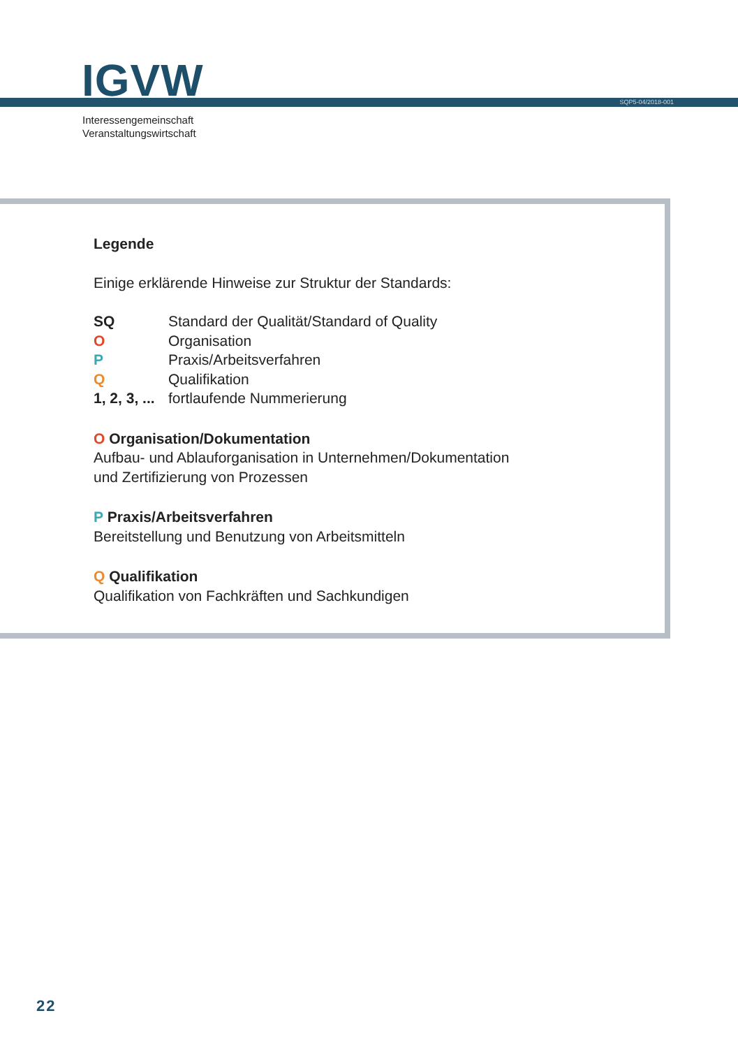IGVW SQP5-04/2018-001
Interessengemeinschaft
Veranstaltungswirtschaft
Legende
Einige erklärende Hinweise zur Struktur der Standards:
SQ Standard der Qualität/Standard of Quality
O Organisation
P Praxis/Arbeitsverfahren
Q Qualifikation
1, 2, 3, ... fortlaufende Nummerierung
O Organisation/Dokumentation
Aufbau- und Ablauforganisation in Unternehmen/Dokumentation
und Zertifizierung von Prozessen
P Praxis/Arbeitsverfahren
Bereitstellung und Benutzung von Arbeitsmitteln
Q Qualifikation
Qualifikation von Fachkräften und Sachkundigen
22